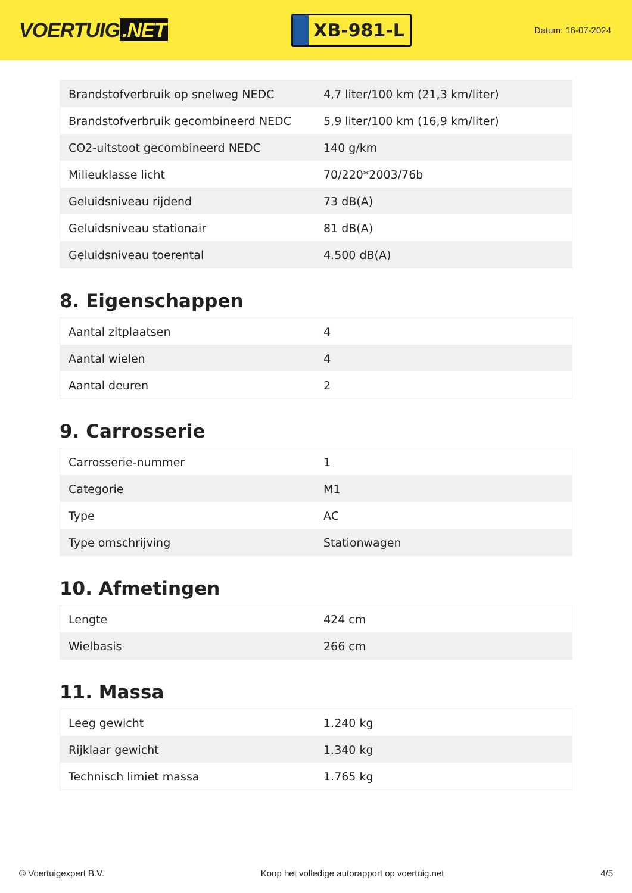VOERTUIG.NET
XB-981-L
Datum: 16-07-2024
| Brandstofverbruik op snelweg NEDC | 4,7 liter/100 km (21,3 km/liter) |
| Brandstofverbruik gecombineerd NEDC | 5,9 liter/100 km (16,9 km/liter) |
| CO2-uitstoot gecombineerd NEDC | 140 g/km |
| Milieuklasse licht | 70/220*2003/76b |
| Geluidsniveau rijdend | 73 dB(A) |
| Geluidsniveau stationair | 81 dB(A) |
| Geluidsniveau toerental | 4.500 dB(A) |
8. Eigenschappen
| Aantal zitplaatsen | 4 |
| Aantal wielen | 4 |
| Aantal deuren | 2 |
9. Carrosserie
| Carrosserie-nummer | 1 |
| Categorie | M1 |
| Type | AC |
| Type omschrijving | Stationwagen |
10. Afmetingen
| Lengte | 424 cm |
| Wielbasis | 266 cm |
11. Massa
| Leeg gewicht | 1.240 kg |
| Rijklaar gewicht | 1.340 kg |
| Technisch limiet massa | 1.765 kg |
© Voertuigexpert B.V. Koop het volledige autorapport op voertuig.net 4/5